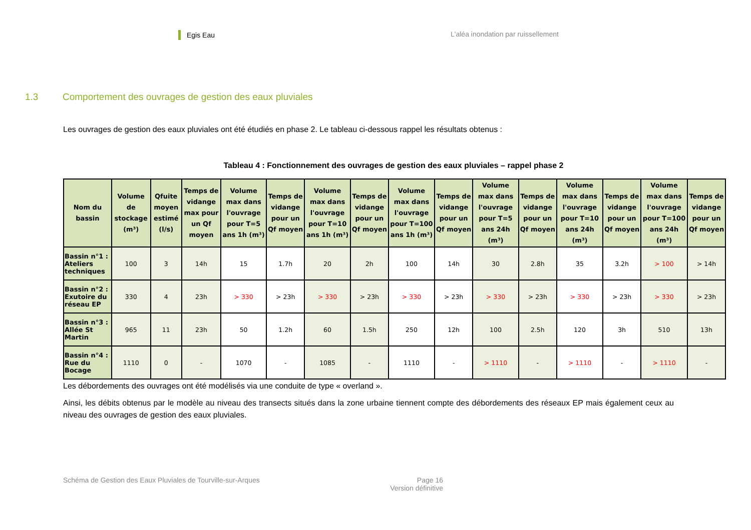Egis Eau
L'aléa inondation par ruissellement
1.3 Comportement des ouvrages de gestion des eaux pluviales
Les ouvrages de gestion des eaux pluviales ont été étudiés en phase 2. Le tableau ci-dessous rappel les résultats obtenus :
Tableau 4 : Fonctionnement des ouvrages de gestion des eaux pluviales – rappel phase 2
| Nom du bassin | Volume de stockage (m³) | Qfuite moyen estimé (l/s) | Temps de vidange max pour un Qf moyen | Volume max dans l'ouvrage pour T=5 ans 1h (m³) | Temps de vidange pour un Qf moyen | Volume max dans l'ouvrage pour T=10 ans 1h (m³) | Temps de vidange pour un Qf moyen | Volume max dans l'ouvrage pour T=100 ans 1h (m³) | Temps de vidange pour un Qf moyen | Volume max dans l'ouvrage pour T=5 ans 24h (m³) | Temps de vidange pour un Qf moyen | Volume max dans l'ouvrage pour T=10 ans 24h (m³) | Temps de vidange pour un Qf moyen | Volume max dans l'ouvrage pour T=100 ans 24h (m³) | Temps de vidange pour un Qf moyen |
| --- | --- | --- | --- | --- | --- | --- | --- | --- | --- | --- | --- | --- | --- | --- | --- |
| Bassin n°1 : Ateliers techniques | 100 | 3 | 14h | 15 | 1.7h | 20 | 2h | 100 | 14h | 30 | 2.8h | 35 | 3.2h | > 100 | > 14h |
| Bassin n°2 : Exutoire du réseau EP | 330 | 4 | 23h | > 330 | > 23h | > 330 | > 23h | > 330 | > 23h | > 330 | > 23h | > 330 | > 23h | > 330 | > 23h |
| Bassin n°3 : Allée St Martin | 965 | 11 | 23h | 50 | 1.2h | 60 | 1.5h | 250 | 12h | 100 | 2.5h | 120 | 3h | 510 | 13h |
| Bassin n°4 : Rue du Bocage | 1110 | 0 | - | 1070 | - | 1085 | - | 1110 | - | > 1110 | - | > 1110 | - | > 1110 | - |
Les débordements des ouvrages ont été modélisés via une conduite de type « overland ».
Ainsi, les débits obtenus par le modèle au niveau des transects situés dans la zone urbaine tiennent compte des débordements des réseaux EP mais également ceux au niveau des ouvrages de gestion des eaux pluviales.
Schéma de Gestion des Eaux Pluviales de Tourville-sur-Arques
Page 16
Version définitive